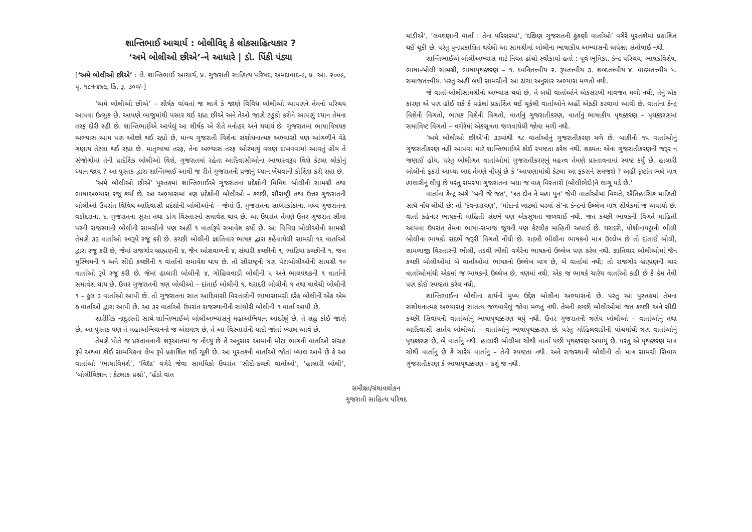શાન્તિભાઈ આચાર્ય : બોલીવિદ્ કે લોકસાહિત્યકાર ?
‘અમે બોલીઓ છીએ’-ને આધારે | ડૉ. પિંકી પંડ્યા
[‘અમે બોલીઓ છીએ’ : લે. શાન્તિભાઈ આચાર્ય, પ્ર. ગુજરાતી સાહિત્ય પરિષદ, અમદાવાદ-૯, પ્ર. આ. ૨૦૦૯, પૃ. ૧૮+૪૬૯, કિં. રૂ. ૩૦૦/-]
‘અમે બોલીઓ છીએ’ – શીર્ષક વાંચતાં જ લાગે કે જાણે વિવિધ બોલીઓ આપણને તેમનો પરિચય આપવા ઉત્સુક છે, આપણે બાજુમાંથી પસાર થઈ રહ્યા છીએ અને તેઓ જાણે ટહુકો કરીને આપણું ધ્યાન તેમના તરફ દોરી રહી છે. શાન્તિભાઈએ આપેલું આ શીર્ષક એ રીતે મનોહર અને યથાર્થ છે. ગુજરાતમાં ભાષાવિષયક અભ્યાસ આમ પણ ઓછો થઈ રહ્યો છે, માન્ય ગુજરાતી વિશેના સંશોધનાત્મક અભ્યાસો પણ આંગળીને વેઢે ગણાય તેટલા થઈ રહ્યા છે. માતૃભાષા તરફ, તેના અભ્યાસ તરફ ઓરમાયું વલણ દાખવવામાં આવતું હોય તે સંજોગોમાં તેની પ્રાદેશિક બોલીઓ વિશે, ગુજરાતમાં રહેતા આદિવાસીઓના ભાષાસ્વરૂપ વિશે કેટલા લોકોનું ધ્યાન જાય ? આ પુસ્તક દ્વારા શાન્તિભાઈ આવી જ રીતે ગુજરાતની પ્રજાનું ધ્યાન ખેંચવાની કોશિશ કરી રહ્યા છે.
‘અમે બોલીઓ છીએ’ પુસ્તકમાં શાન્તિભાઈએ ગુજરાતના પ્રદેશોની વિવિધ બોલીની સામગ્રી તથા ભાષાઅભ્યાસ રજૂ કર્યા છે. આ અભ્યાસમાં ત્રણ પ્રદેશોની બોલીઓ – કચ્છી, સૌરાષ્ટ્રી તથા ઉત્તર ગુજરાતની બોલીઓ ઉપરાંત વિવિધ આદિવાસી પ્રદેશોની બોલીઓનો – જેમાં ઉ. ગુજરાતના સાબરકાંઠાના, મધ્ય ગુજરાતના વડોદરાના, દ. ગુજરાતના સુરત તથા ડાંગ વિસ્તારનો સમાવેશ થાય છે. આ ઉપરાંત તેમણે ઉત્તર ગુજરાત સીમા પરની રાજસ્થાની બોલીની સામગ્રીનો પણ અહીં ૧ વાર્તારૂપે સમાવેશ કર્યો છે. આ વિવિધ બોલીઓની સામગ્રી તેમણે ૩૩ વાર્તાઓ સ્વરૂપે રજૂ કરી છે. કચ્છી બોલીની જ્ઞાતિવાર ભાષક દ્વારા કહેવાયેલી સામગ્રી ૧૨ વાર્તાઓ દ્વારા રજૂ કરી છે, જેમાં રાજગોર બ્રાહ્મણની ૪, જૈન ઓશવાળની ૪, સંઘારી કચ્છીની ૧, ભાટિયા કચ્છીની ૧, જત્ત મુસ્લિમની ૧ અને સીદી કચ્છીની ૧ વાર્તાનો સમાવેશ થાય છે. તો સૌરાષ્ટ્રની ત્રણ પેટાબોલીઓની સામગ્રી ૧૦ વાર્તાઓ રૂપે રજૂ કરી છે. જેમાં હાલારી બોલીની ૪, ગોહિલવાડી બોલીની ૫ અને ભાલપંથકની ૧ વાર્તાનો સમાવેશ થાય છે. ઉત્તર ગુજરાતની ત્રણ બોલીઓ – દાંતાઈ બોલીની ૧, થરાદરી બોલીની ૧ તથા વાવેચી બોલીની ૧ – કુલ ૩ વાર્તાઓ આપી છે. તો ગુજરાતના સાત આદિવાસી વિસ્તારોની ભાષાસામગ્રી દરેક બોલીની એક એમ ૭ વાર્તાઓ દ્વારા આપી છે. આ ૩૨ વાર્તાઓ ઉપરાંત રાજસ્થાનીની સાંચોરી બોલીની ૧ વાર્તા આપી છે.
શારીરિક નાદુરસ્તી સાથે શાન્તિભાઈએ બોલીઅભ્યાસનું મહાઅભિયાન આદરેલું છે, તે સહુ કોઈ જાણે છે. આ પુસ્તક પણ તે મહાઅભિયાનનો જ અંશમાત્ર છે, તે આ વિસ્તારોની યાદી જોતાં ખ્યાલ આવે છે.
તેમણે પોતે જ પ્રસ્તાવનાની શરૂઆતમાં જ નોંધ્યું છે તે અનુસાર આમાંની મોટા ભાગની વાર્તાઓ સંગ્રહ રૂપે અથવા કોઈ સામયિકના લેખ રૂપે પ્રકાશિત થઈ ચૂકી છે. આ પુસ્તકની વાર્તાઓ જોતાં ખ્યાલ આવે છે કે આ વાર્તાઓ ‘ભાષાવિમર્શ’, ‘વિદ્યા’ વગેરે જેવા સામયિકો ઉપરાંત ‘સીદી-કચ્છી વાર્તાઓ’, ‘હાલારી બોલી’, ‘બોલીવિજ્ઞાન : કેટલાક પ્રશ્નો’, ‘હેંડો વાત
માંડીએ’, ‘લવઘણાની વાર્તા : તેના પરિસરમાં’, ‘દક્ષિણ ગુજરાતની કુંકણી વાર્તાઓ’ વગેરે પુસ્તકોમાં પ્રકાશિત થઈ ચૂકી છે. પરંતુ પુનઃપ્રકાશિત થયેલી આ સામગ્રીમાં બોલીના ભાષાકીય અભ્યાસની અપેક્ષા સંતોષાઈ નથી.
શાન્તિભાઈએ બોલીઅભ્યાસ માટે નિયત ઢાંચો સ્વીકાર્યો હતો : પૂર્વ ભૂમિકા, કેન્દ્ર પરિચય, ભાષકવિશેષ, ભાષા-બોલી સામગ્રી, ભાષાપૃથક્કરણ – ૧. ધ્વનિતત્ત્વીય ૨. રૂપતત્ત્વીય ૩. શબ્દતત્ત્વીય ૪. વાક્યતત્ત્વીય ૫. સમાજતત્ત્વીય. પરંતુ અહીં બધી સામગ્રીનો આ ઢાંચા અનુસાર અભ્યાસ મળતો નથી.
જે વાર્તા-બોલીસામગ્રીનો અભ્યાસ થયો છે, તે બધી વાર્તાઓને એકસરખી માવજત મળી નથી, તેનું એક કારણ એ પણ હોઈ શકે કે પહેલાં પ્રકાશિત થઈ ચૂકેલી વાર્તાઓને અહીં એકઠી કરવામાં આવી છે. વાર્તાના કેન્દ્ર વિશેની વિગતો, ભાષક વિશેની વિગતો, વાર્તાનું ગુજરાતીકરણ, વાર્તાનું ભાષાકીય પૃથક્કરણ – પૃથક્કરણમાં સમાવિષ્ટ વિગતો – વગેરેમાં એકસૂત્રતા જળવાયેલી જોવા મળી નથી.
‘અમે બોલીઓ છીએ’ની ૩૩માંથી ૧૮ વાર્તાઓનું ગુજરાતીકરણ મળે છે. બાકીની ૧૫ વાર્તાઓનું ગુજરાતીકરણ નહીં આપવા માટે શાન્તિભાઈએ કોઈ સ્પષ્ટતા કરેલ નથી. શક્યતઃ એના ગુજરાતીકરણની જરૂર ન જણાઈ હોય. પરંતુ બોલીગત વાર્તાઓમાં ગુજરાતીકરણનું મહત્ત્વ તેમણે પ્રસ્તાવનામાં સ્પષ્ટ કર્યું છે. હાલારી બોલીનો ફકરો આપ્યા બાદ તેમણે નોંધ્યું છે કે ‘આપણામાંથી કેટલા આ ફકરાને સમજશે ? અહીં દૃષ્ટાંત ભલે માત્ર હાલારીનું લીધું છે પરંતુ સમસ્યા ગુજરાતના બધા જ વાક્ વિસ્તારો (બોલીભેદો)ને લાગુ પડે છે.’
વાર્તાના કેન્દ્ર અંગે ‘બની જે જત’, ‘ત્રત દોન ને મહા પુન’ જેવી વાર્તાઓમાં વિગતે, ઐતિહાસિક માહિતી સાથે નોંધ લીધી છે; તો ‘દેવનારાયણ’, ‘માંદાનો ખાટલો ઘરમાં સે’ના કેન્દ્રનો ઉલ્લેખ માત્ર શીર્ષકમાં જ અપાયો છે. વાર્તા કહેનાર ભાષકની માહિતી સંદર્ભે પણ એકસૂત્રતા જળવાઈ નથી. જત કચ્છી ભાષકની વિગતે માહિતી આપવા ઉપરાંત તેમના ભાષા-સમાજ જૂથની પણ કેટલીક માહિતી અપાઈ છે. થરાદરી, પોશીનાપટ્ટાની ભીલી બોલીના ભાષકો સંદર્ભે જરૂરી વિગતો નોંધી છે. રાઠવી ભીલીના ભાષકનો માત્ર ઉલ્લેખ છે તો દાંતાઈ બોલી, શામળાજી વિસ્તારની ભીલી, તડવી ભીલી વગેરેના ભાષકનો ઉલ્લેખ પણ કરેલ નથી. જ્ઞાતિવાર બોલીઓમાં જૈન કચ્છી બોલીઓમાં બે વાર્તાઓમાં ભાષકનો ઉલ્લેખ માત્ર છે, બે વાર્તામાં નથી; તો રાજગોર બ્રાહ્મણની ચાર વાર્તાઓમાંથી એકમાં જ ભાષકનો ઉલ્લેખ છે, ત્રણમાં નથી. એક જ ભાષકે ચારેય વાર્તાઓ કહી છે કે કેમ તેવી પણ કોઈ સ્પષ્ટતા કરેલ નથી.
શાન્તિભાઈના બોલીના કાર્યનો મુખ્ય ઉદ્દેશ બોલીના અભ્યાસનો છે. પરંતુ આ પુસ્તકમાં તેમના સંશોધનાત્મક અભ્યાસનું સાતત્ય જળવાયેલું જોવા મળતું નથી. તેમની કચ્છી બોલીઓમાં જત કચ્છી અને સીદી કચ્છી સિવાયની વાર્તાઓનું ભાષાપૃથક્કરણ થયું નથી. ઉત્તર ગુજરાતની ત્રણેય બોલીઓ – વાર્તાઓનું તથા આદિવાસી સાતેય બોલીઓ – વાર્તાઓનું ભાષાપૃથક્કરણ છે. પરંતુ ગોહિલવાડીની પાંચમાંથી ત્રણ વાર્તાઓનું પૃથક્કરણ છે, બે વાર્તાનું નથી. હાલારી બોલીમાં ચોથી વાર્તા પછી પૃથક્કરણ અપાયું છે. પરંતુ એ પૃથક્કરણ માત્ર ચોથી વાર્તાનું છે કે ચારેય વાર્તાનું – તેની સ્પષ્ટતા નથી. અને રાજસ્થાની બોલીની તો માત્ર સામગ્રી સિવાય ગુજરાતીકરણ કે ભાષાપૃથક્કરણ – કશું જ નથી.
સમીક્ષા/ગ્રંથાવલોકન
ગુજરાતી સાહિત્ય પરિષદ